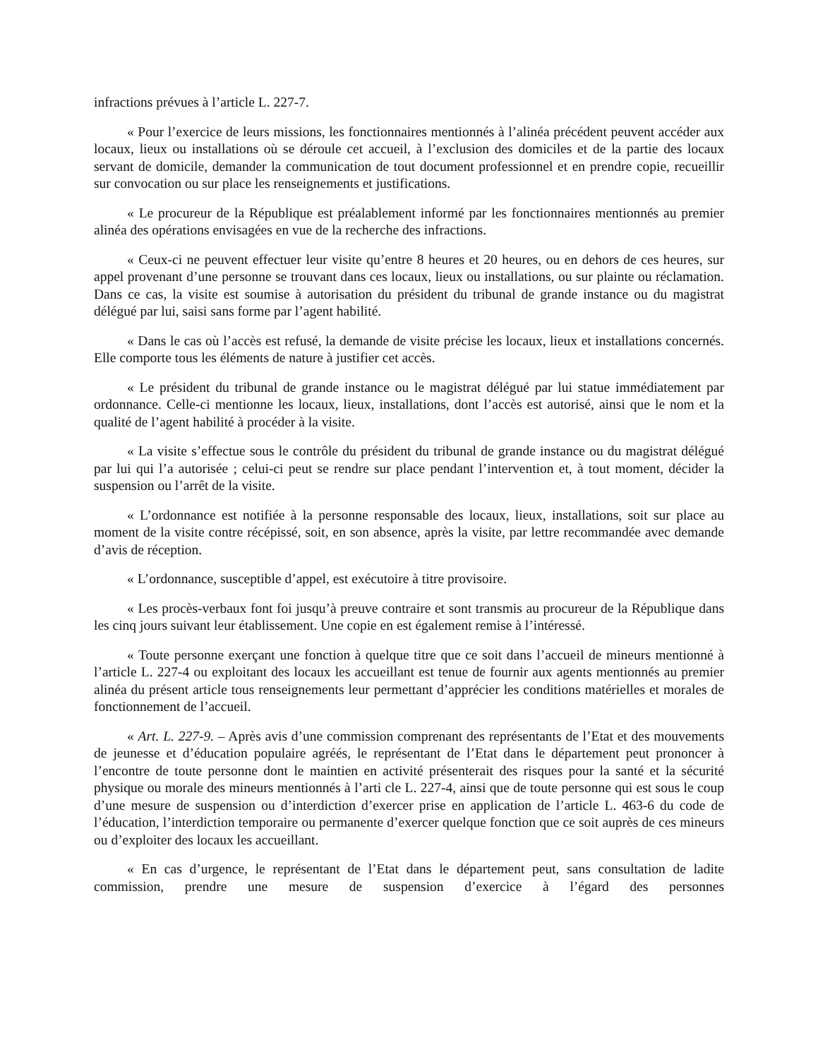infractions prévues à l’article L. 227-7.
« Pour l’exercice de leurs missions, les fonctionnaires mentionnés à l’alinéa précédent peuvent accéder aux locaux, lieux ou installations où se déroule cet accueil, à l’exclusion des domiciles et de la partie des locaux servant de domicile, demander la communication de tout document professionnel et en prendre copie, recueillir sur convocation ou sur place les renseignements et justifications.
« Le procureur de la République est préalablement informé par les fonctionnaires mentionnés au premier alinéa des opérations envisagées en vue de la recherche des infractions.
« Ceux-ci ne peuvent effectuer leur visite qu’entre 8 heures et 20 heures, ou en dehors de ces heures, sur appel provenant d’une personne se trouvant dans ces locaux, lieux ou installations, ou sur plainte ou réclamation. Dans ce cas, la visite est soumise à autorisation du président du tribunal de grande instance ou du magistrat délégué par lui, saisi sans forme par l’agent habilité.
« Dans le cas où l’accès est refusé, la demande de visite précise les locaux, lieux et installations concernés. Elle comporte tous les éléments de nature à justifier cet accès.
« Le président du tribunal de grande instance ou le magistrat délégué par lui statue immédiatement par ordonnance. Celle-ci mentionne les locaux, lieux, installations, dont l’accès est autorisé, ainsi que le nom et la qualité de l’agent habilité à procéder à la visite.
« La visite s’effectue sous le contrôle du président du tribunal de grande instance ou du magistrat délégué par lui qui l’a autorisée ; celui-ci peut se rendre sur place pendant l’intervention et, à tout moment, décider la suspension ou l’arrêt de la visite.
« L’ordonnance est notifiée à la personne responsable des locaux, lieux, installations, soit sur place au moment de la visite contre récépissé, soit, en son absence, après la visite, par lettre recommandée avec demande d’avis de réception.
« L’ordonnance, susceptible d’appel, est exécutoire à titre provisoire.
« Les procès-verbaux font foi jusqu’à preuve contraire et sont transmis au procureur de la République dans les cinq jours suivant leur établissement. Une copie en est également remise à l’intéressé.
« Toute personne exerçant une fonction à quelque titre que ce soit dans l’accueil de mineurs mentionné à l’article L. 227-4 ou exploitant des locaux les accueillant est tenue de fournir aux agents mentionnés au premier alinéa du présent article tous renseignements leur permettant d’apprécier les conditions matérielles et morales de fonctionnement de l’accueil.
« Art. L. 227-9. – Après avis d’une commission comprenant des représentants de l’Etat et des mouvements de jeunesse et d’éducation populaire agréés, le représentant de l’Etat dans le département peut prononcer à l’encontre de toute personne dont le maintien en activité présenterait des risques pour la santé et la sécurité physique ou morale des mineurs mentionnés à l’arti cle L. 227-4, ainsi que de toute personne qui est sous le coup d’une mesure de suspension ou d’interdiction d’exercer prise en application de l’article L. 463-6 du code de l’éducation, l’interdiction temporaire ou permanente d’exercer quelque fonction que ce soit auprès de ces mineurs ou d’exploiter des locaux les accueillant.
« En cas d’urgence, le représentant de l’Etat dans le département peut, sans consultation de ladite commission, prendre une mesure de suspension d’exercice à l’égard des personnes